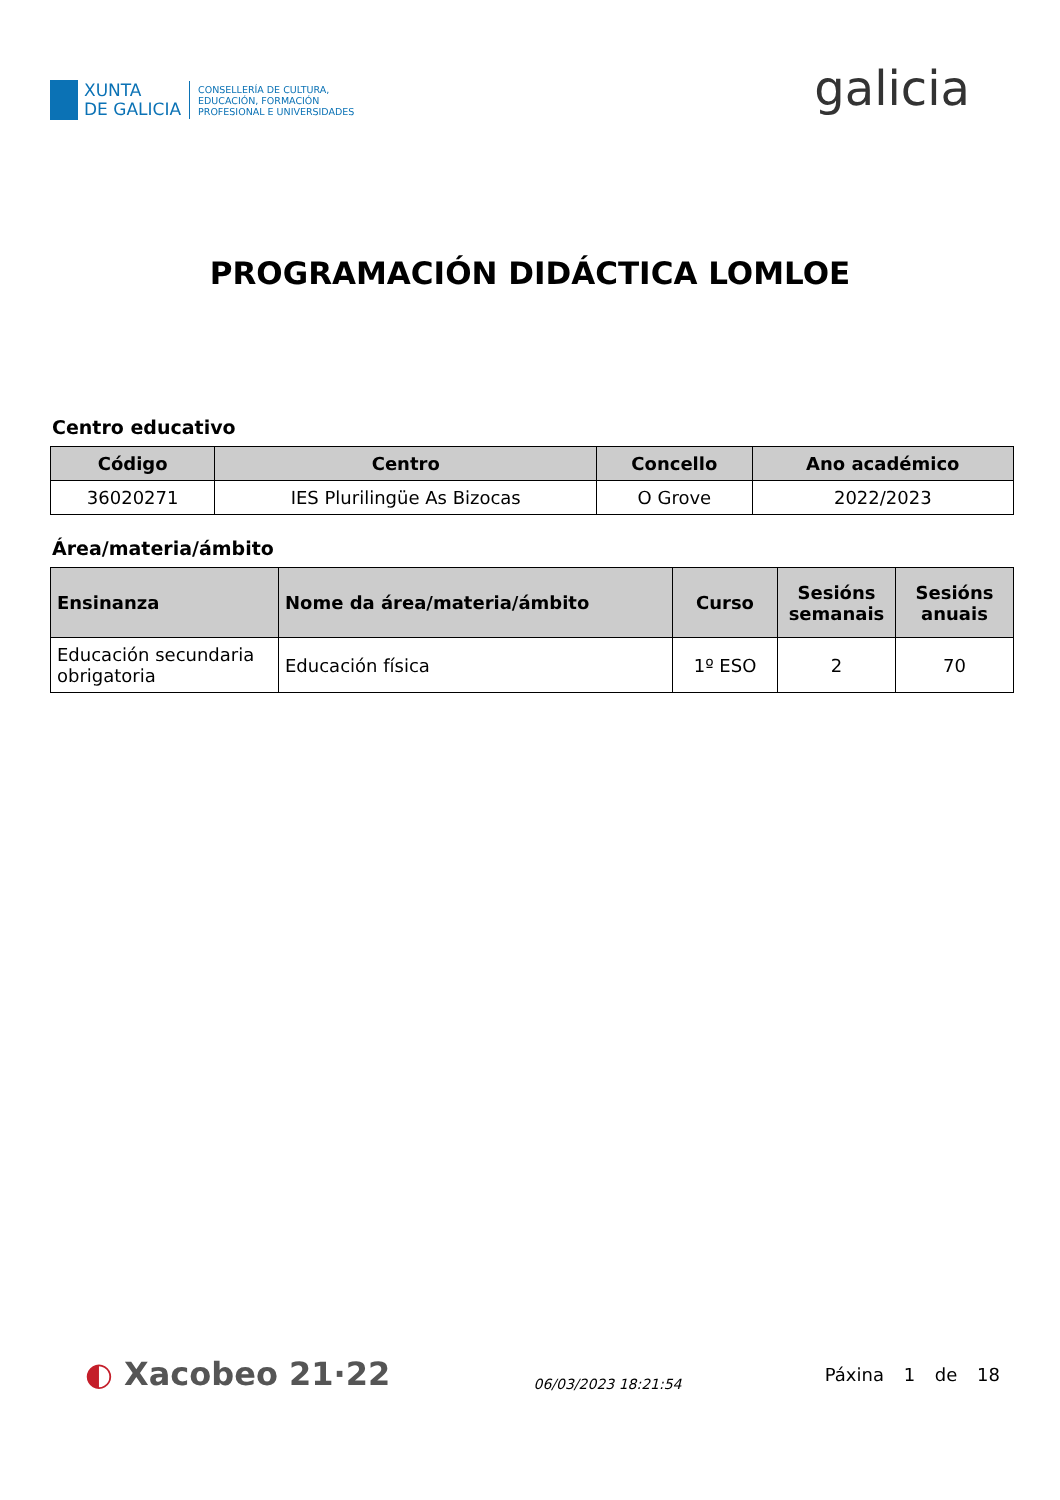XUNTA
DE GALICIA
CONSELLERÍA DE CULTURA,
EDUCACIÓN, FORMACIÓN
PROFESIONAL E UNIVERSIDADES
galicia
PROGRAMACIÓN DIDÁCTICA LOMLOE
Centro educativo
| Código | Centro | Concello | Ano académico |
| --- | --- | --- | --- |
| 36020271 | IES Plurilingüe As Bizocas | O Grove | 2022/2023 |
Área/materia/ámbito
| Ensinanza | Nome da área/materia/ámbito | Curso | Sesións semanais | Sesións anuais |
| --- | --- | --- | --- | --- |
| Educación secundaria obrigatoria | Educación física | 1º ESO | 2 | 70 |
◐ Xacobeo 21·22
06/03/2023 18:21:54
Páxina 1 de 18